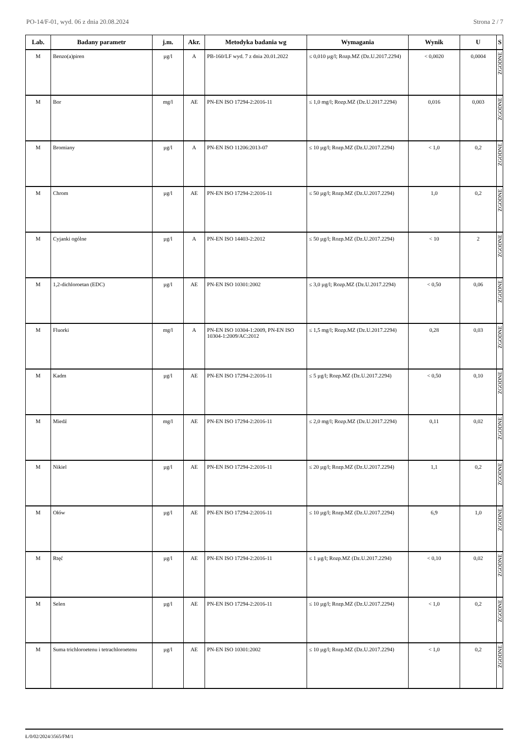PO-14/F-01, wyd. 06 z dnia 20.08.2024 Strona 2 / 7
| Lab. | Badany parametr | j.m. | Akr. | Metodyka badania wg | Wymagania | Wynik | U | S |
| --- | --- | --- | --- | --- | --- | --- | --- | --- |
| M | Benzo(a)piren | µg/l | A | PB-160/LF wyd. 7 z dnia 20.01.2022 | ≤ 0,010 µg/l; Rozp.MZ (Dz.U.2017.2294) | < 0,0020 | 0,0004 | ZGODNE |
| M | Bor | mg/l | AE | PN-EN ISO 17294-2:2016-11 | ≤ 1,0 mg/l; Rozp.MZ (Dz.U.2017.2294) | 0,016 | 0,003 | ZGODNE |
| M | Bromiany | µg/l | A | PN-EN ISO 11206:2013-07 | ≤ 10 µg/l; Rozp.MZ (Dz.U.2017.2294) | < 1,0 | 0,2 | ZGODNE |
| M | Chrom | µg/l | AE | PN-EN ISO 17294-2:2016-11 | ≤ 50 µg/l; Rozp.MZ (Dz.U.2017.2294) | 1,0 | 0,2 | ZGODNE |
| M | Cyjanki ogólne | µg/l | A | PN-EN ISO 14403-2:2012 | ≤ 50 µg/l; Rozp.MZ (Dz.U.2017.2294) | < 10 | 2 | ZGODNE |
| M | 1,2-dichloroetan (EDC) | µg/l | AE | PN-EN ISO 10301:2002 | ≤ 3,0 µg/l; Rozp.MZ (Dz.U.2017.2294) | < 0,50 | 0,06 | ZGODNE |
| M | Fluorki | mg/l | A | PN-EN ISO 10304-1:2009, PN-EN ISO 10304-1:2009/AC:2012 | ≤ 1,5 mg/l; Rozp.MZ (Dz.U.2017.2294) | 0,28 | 0,03 | ZGODNE |
| M | Kadm | µg/l | AE | PN-EN ISO 17294-2:2016-11 | ≤ 5 µg/l; Rozp.MZ (Dz.U.2017.2294) | < 0,50 | 0,10 | ZGODNE |
| M | Miedź | mg/l | AE | PN-EN ISO 17294-2:2016-11 | ≤ 2,0 mg/l; Rozp.MZ (Dz.U.2017.2294) | 0,11 | 0,02 | ZGODNE |
| M | Nikiel | µg/l | AE | PN-EN ISO 17294-2:2016-11 | ≤ 20 µg/l; Rozp.MZ (Dz.U.2017.2294) | 1,1 | 0,2 | ZGODNE |
| M | Ołów | µg/l | AE | PN-EN ISO 17294-2:2016-11 | ≤ 10 µg/l; Rozp.MZ (Dz.U.2017.2294) | 6,9 | 1,0 | ZGODNE |
| M | Rtęć | µg/l | AE | PN-EN ISO 17294-2:2016-11 | ≤ 1 µg/l; Rozp.MZ (Dz.U.2017.2294) | < 0,10 | 0,02 | ZGODNE |
| M | Selen | µg/l | AE | PN-EN ISO 17294-2:2016-11 | ≤ 10 µg/l; Rozp.MZ (Dz.U.2017.2294) | < 1,0 | 0,2 | ZGODNE |
| M | Suma trichloroetenu i tetrachloroetenu | µg/l | AE | PN-EN ISO 10301:2002 | ≤ 10 µg/l; Rozp.MZ (Dz.U.2017.2294) | < 1,0 | 0,2 | ZGODNE |
Ł/0/02/2024/3565/FM/1